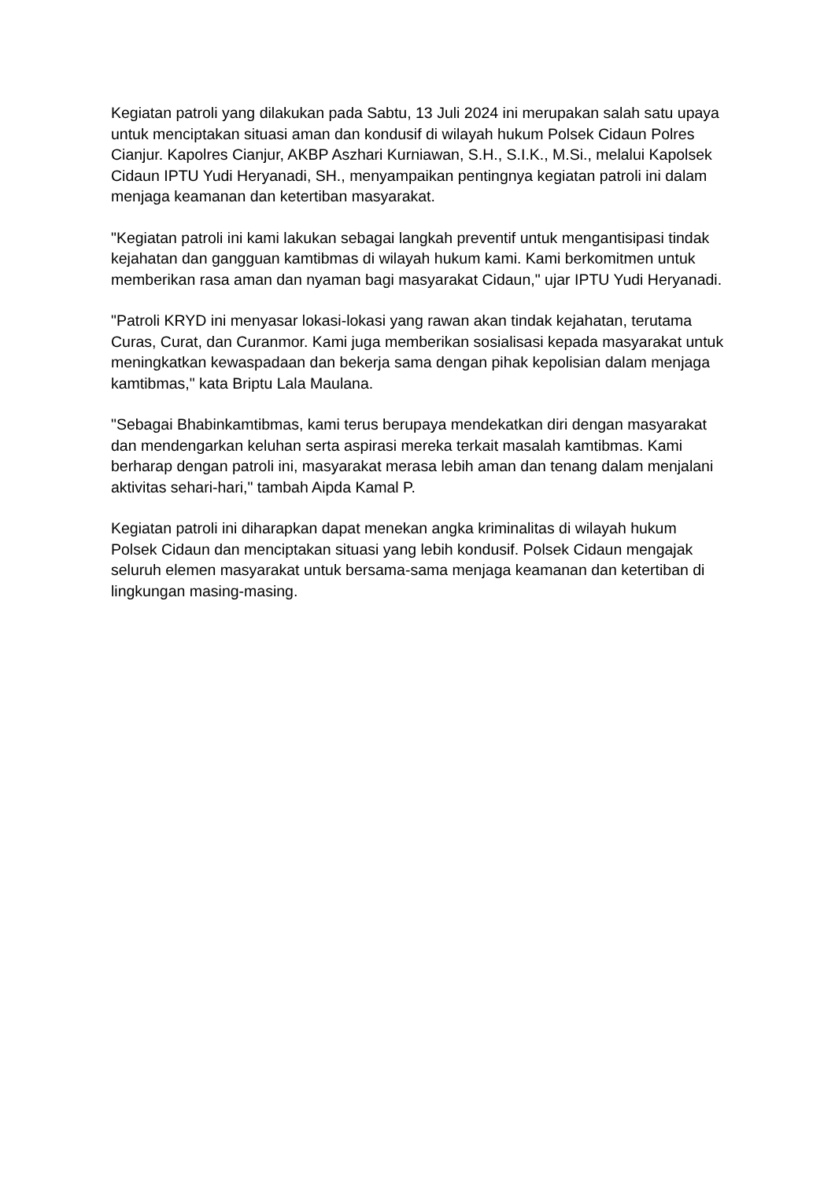Kegiatan patroli yang dilakukan pada Sabtu, 13 Juli 2024 ini merupakan salah satu upaya untuk menciptakan situasi aman dan kondusif di wilayah hukum Polsek Cidaun Polres Cianjur. Kapolres Cianjur, AKBP Aszhari Kurniawan, S.H., S.I.K., M.Si., melalui Kapolsek Cidaun IPTU Yudi Heryanadi, SH., menyampaikan pentingnya kegiatan patroli ini dalam menjaga keamanan dan ketertiban masyarakat.
"Kegiatan patroli ini kami lakukan sebagai langkah preventif untuk mengantisipasi tindak kejahatan dan gangguan kamtibmas di wilayah hukum kami. Kami berkomitmen untuk memberikan rasa aman dan nyaman bagi masyarakat Cidaun," ujar IPTU Yudi Heryanadi.
"Patroli KRYD ini menyasar lokasi-lokasi yang rawan akan tindak kejahatan, terutama Curas, Curat, dan Curanmor. Kami juga memberikan sosialisasi kepada masyarakat untuk meningkatkan kewaspadaan dan bekerja sama dengan pihak kepolisian dalam menjaga kamtibmas," kata Briptu Lala Maulana.
"Sebagai Bhabinkamtibmas, kami terus berupaya mendekatkan diri dengan masyarakat dan mendengarkan keluhan serta aspirasi mereka terkait masalah kamtibmas. Kami berharap dengan patroli ini, masyarakat merasa lebih aman dan tenang dalam menjalani aktivitas sehari-hari," tambah Aipda Kamal P.
Kegiatan patroli ini diharapkan dapat menekan angka kriminalitas di wilayah hukum Polsek Cidaun dan menciptakan situasi yang lebih kondusif. Polsek Cidaun mengajak seluruh elemen masyarakat untuk bersama-sama menjaga keamanan dan ketertiban di lingkungan masing-masing.